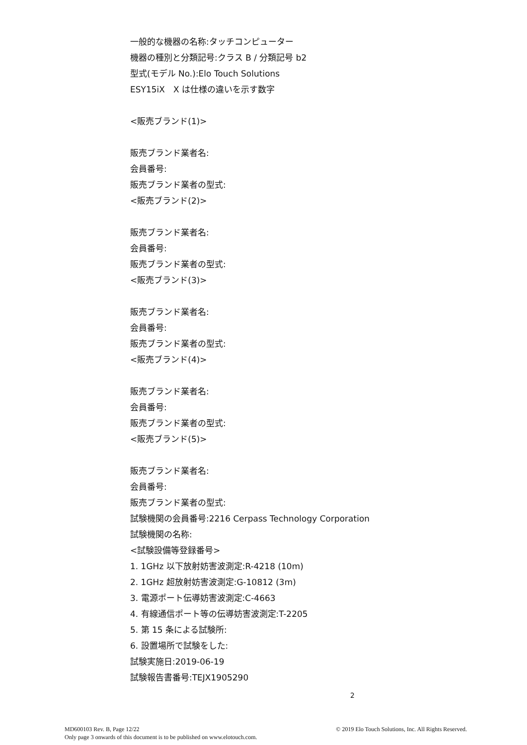一般的な機器の名称:タッチコンピューター
機器の種別と分類記号:クラス B / 分類記号 b2
型式(モデル No.):Elo Touch Solutions
ESY15iX　X は仕様の違いを示す数字
<販売ブランド(1)>
販売ブランド業者名:
会員番号:
販売ブランド業者の型式:
<販売ブランド(2)>
販売ブランド業者名:
会員番号:
販売ブランド業者の型式:
<販売ブランド(3)>
販売ブランド業者名:
会員番号:
販売ブランド業者の型式:
<販売ブランド(4)>
販売ブランド業者名:
会員番号:
販売ブランド業者の型式:
<販売ブランド(5)>
販売ブランド業者名:
会員番号:
販売ブランド業者の型式:
試験機関の会員番号:2216 Cerpass Technology Corporation
試験機関の名称:
<試験設備等登録番号>
1. 1GHz 以下放射妨害波測定:R-4218 (10m)
2. 1GHz 超放射妨害波測定:G-10812 (3m)
3. 電源ポート伝導妨害波測定:C-4663
4. 有線通信ポート等の伝導妨害波測定:T-2205
5. 第 15 条による試験所:
6. 設置場所で試験をした:
試験実施日:2019-06-19
試験報告書番号:TEJX1905290
2
MD600103 Rev. B, Page 12/22
Only page 3 onwards of this document is to be published on www.elotouch.com.
© 2019 Elo Touch Solutions, Inc. All Rights Reserved.